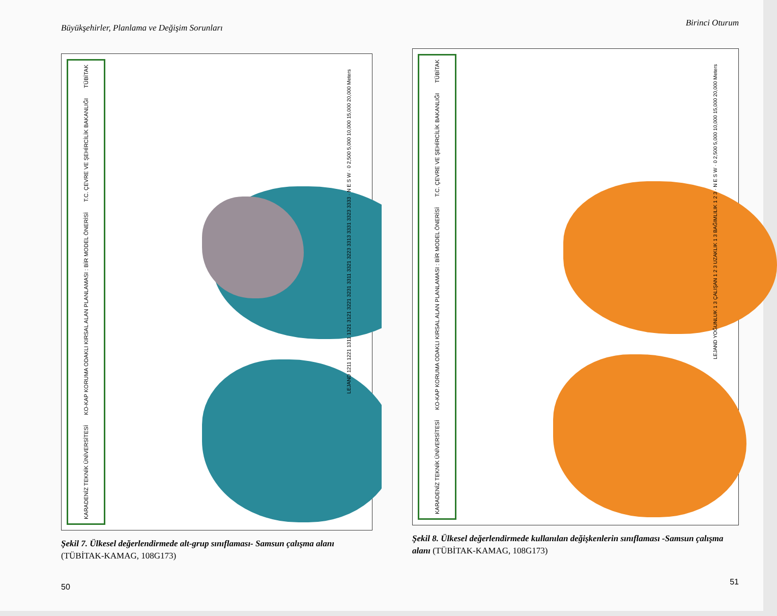Büyükşehirler, Planlama ve Değişim Sorunları
TÜBİTAK
T.C. ÇEVRE VE ŞEHİRCİLİK BAKANLIĞI
KO-KAP KORUMA ODAKLI KIRSAL ALAN PLANLAMASI : BİR MODEL ÖNERİSİ
KARADENİZ TEKNİK ÜNİVERSİTESİ
LEJAND 1211 1221 1311 1321 3121 3221 3231 3311 3321 3223 3313 3331 3323 3333 · N E S W · 0 2,500 5,000 10,000 15,000 20,000 Meters
Şekil 7. Ülkesel değerlendirmede alt-grup sınıflaması- Samsun çalışma alanı (TÜBİTAK-KAMAG, 108G173)
50
Birinci Oturum
TÜBİTAK
T.C. ÇEVRE VE ŞEHİRCİLİK BAKANLIĞI
KO-KAP KORUMA ODAKLI KIRSAL ALAN PLANLAMASI : BİR MODEL ÖNERİSİ
KARADENİZ TEKNİK ÜNİVERSİTESİ
LEJAND YOĞUNLUK 1 3 ÇALIŞAN 1 2 3 UZAKLIK 1 3 BAĞIMLILIK 1 2 3 · N E S W · 0 2,500 5,000 10,000 15,000 20,000 Meters
Şekil 8. Ülkesel değerlendirmede kullanılan değişkenlerin sınıflaması -Samsun çalışma alanı (TÜBİTAK-KAMAG, 108G173)
51